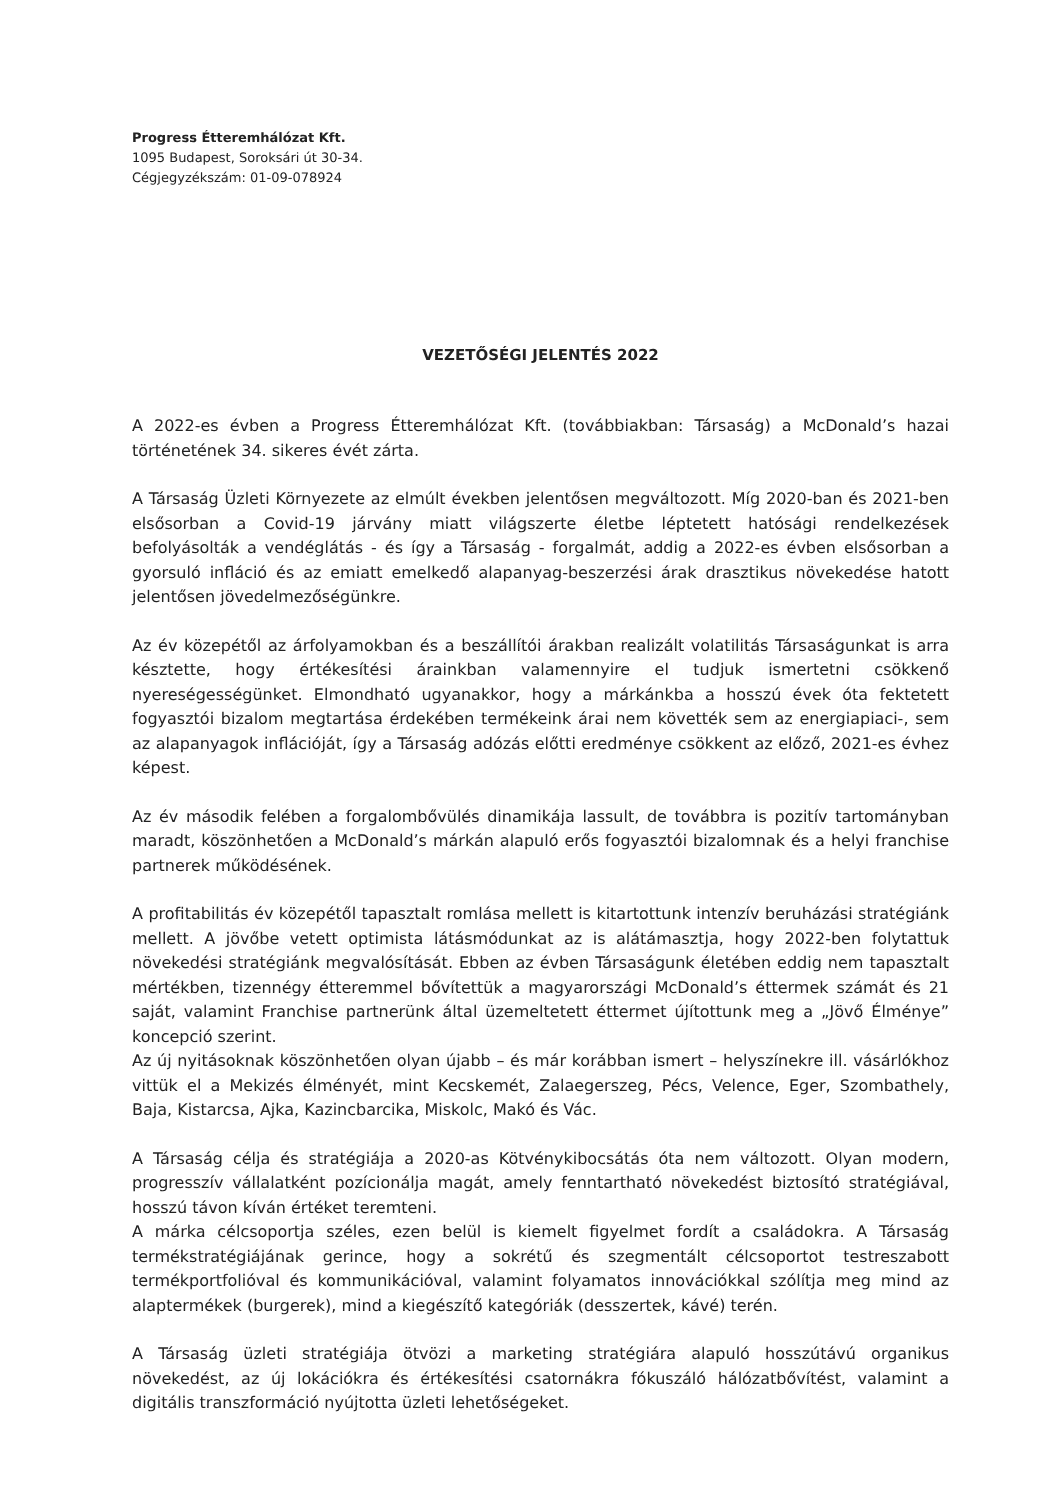Progress Étteremhálózat Kft.
1095 Budapest, Soroksári út 30-34.
Cégjegyzékszám: 01-09-078924
VEZETŐSÉGI JELENTÉS 2022
A 2022-es évben a Progress Étteremhálózat Kft. (továbbiakban: Társaság) a McDonald’s hazai történetének 34. sikeres évét zárta.
A Társaság Üzleti Környezete az elmúlt években jelentősen megváltozott. Míg 2020-ban és 2021-ben elsősorban a Covid-19 járvány miatt világszerte életbe léptetett hatósági rendelkezések befolyásolták a vendéglátás - és így a Társaság - forgalmát, addig a 2022-es évben elsősorban a gyorsuló infláció és az emiatt emelkedő alapanyag-beszerzési árak drasztikus növekedése hatott jelentősen jövedelmezőségünkre.
Az év közepétől az árfolyamokban és a beszállítói árakban realizált volatilitás Társaságunkat is arra késztette, hogy értékesítési árainkban valamennyire el tudjuk ismertetni csökkenő nyereségességünket. Elmondható ugyanakkor, hogy a márkánkba a hosszú évek óta fektetett fogyasztói bizalom megtartása érdekében termékeink árai nem követték sem az energiapiaci-, sem az alapanyagok inflációját, így a Társaság adózás előtti eredménye csökkent az előző, 2021-es évhez képest.
Az év második felében a forgalombővülés dinamikája lassult, de továbbra is pozitív tartományban maradt, köszönhetően a McDonald’s márkán alapuló erős fogyasztói bizalomnak és a helyi franchise partnerek működésének.
A profitabilitás év közepétől tapasztalt romlása mellett is kitartottunk intenzív beruházási stratégiánk mellett. A jövőbe vetett optimista látásmódunkat az is alátámasztja, hogy 2022-ben folytattuk növekedési stratégiánk megvalósítását. Ebben az évben Társaságunk életében eddig nem tapasztalt mértékben, tizennégy étteremmel bővítettük a magyarországi McDonald’s éttermek számát és 21 saját, valamint Franchise partnerünk által üzemeltetett éttermet újítottunk meg a „Jövő Élménye” koncepció szerint.
Az új nyitásoknak köszönhetően olyan újabb – és már korábban ismert – helyszínekre ill. vásárlókhoz vittük el a Mekizés élményét, mint Kecskemét, Zalaegerszeg, Pécs, Velence, Eger, Szombathely, Baja, Kistarcsa, Ajka, Kazincbarcika, Miskolc, Makó és Vác.
A Társaság célja és stratégiája a 2020-as Kötvénykibocsátás óta nem változott. Olyan modern, progresszív vállalatként pozícionálja magát, amely fenntartható növekedést biztosító stratégiával, hosszú távon kíván értéket teremteni.
A márka célcsoportja széles, ezen belül is kiemelt figyelmet fordít a családokra. A Társaság termékstratégiájának gerince, hogy a sokrétű és szegmentált célcsoportot testreszabott termékportfolióval és kommunikációval, valamint folyamatos innovációkkal szólítja meg mind az alaptermékek (burgerek), mind a kiegészítő kategóriák (desszertek, kávé) terén.
A Társaság üzleti stratégiája ötvözi a marketing stratégiára alapuló hosszútávú organikus növekedést, az új lokációkra és értékesítési csatornákra fókuszáló hálózatbővítést, valamint a digitális transzformáció nyújtotta üzleti lehetőségeket.